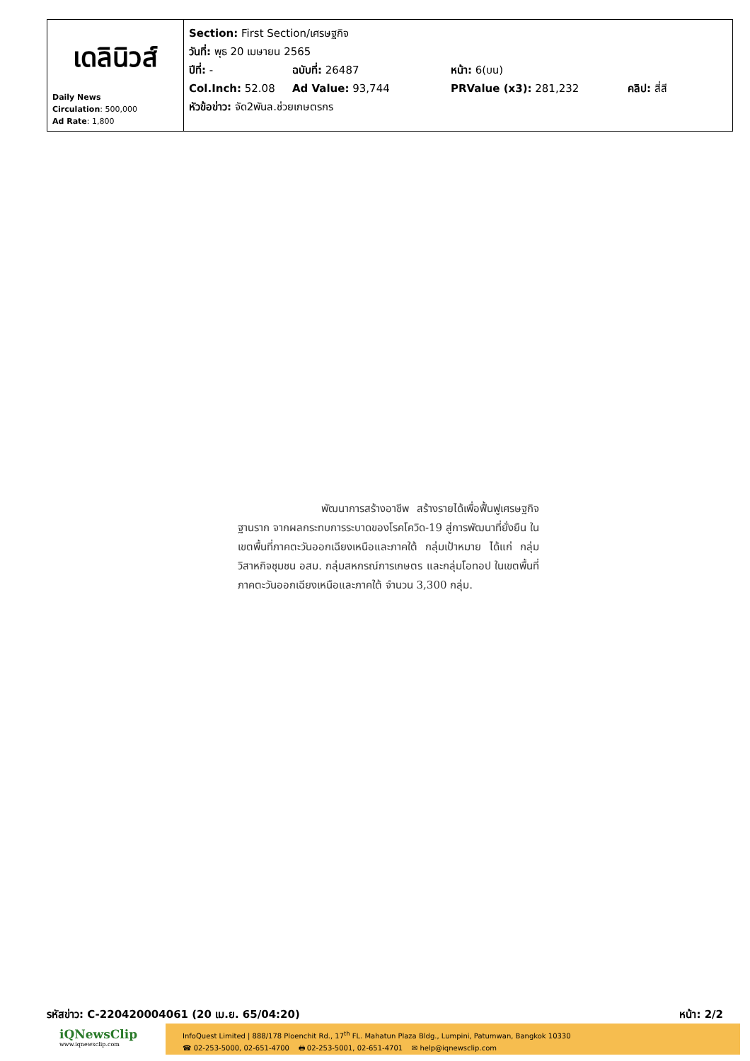| เดลินิวส์ Daily News Circulation : 500,000 Ad Rate : 1,800 | Section: First Section/เศรษฐกิจ วันที่: พุธ 20 เมษายน 2565 ปีที่: - ฉบับที่: 26487 หน้า: 6(บน) Col.Inch: 52.08 Ad Value: 93,744 PRValue (x3): 281,232 คลิป: สี่สี หัวข้อข่าว: จัด2พันล.ช่วยเกษตรกร |
พัฒนาการสร้างอาชีพ สร้างรายได้เพื่อฟื้นฟูเศรษฐกิจฐานราก จากผลกระทบการระบาดของโรคโควิด-19 สู่การพัฒนาที่ยั่งยืน ในเขตพื้นที่ภาคตะวันออกเฉียงเหนือและภาคใต้ กลุ่มเป้าหมาย ได้แก่ กลุ่มวิสาหกิจชุมชน อสม. กลุ่มสหกรณ์การเกษตร และกลุ่มโอทอป ในเขตพื้นที่ภาคตะวันออกเฉียงเหนือและภาคใต้ จำนวน 3,300 กลุ่ม.
รหัสข่าว: C-220420004061 (20 เม.ย. 65/04:20) หน้า: 2/2
iQNewsClip
www.iqnewsclip.com
InfoQuest Limited | 888/178 Ploenchit Rd., 17<sup>th</sup> FL. Mahatun Plaza Bldg., Lumpini, Patumwan, Bangkok 10330
☎ 02-253-5000, 02-651-4700 🖶 02-253-5001, 02-651-4701 ✉ help@iqnewsclip.com